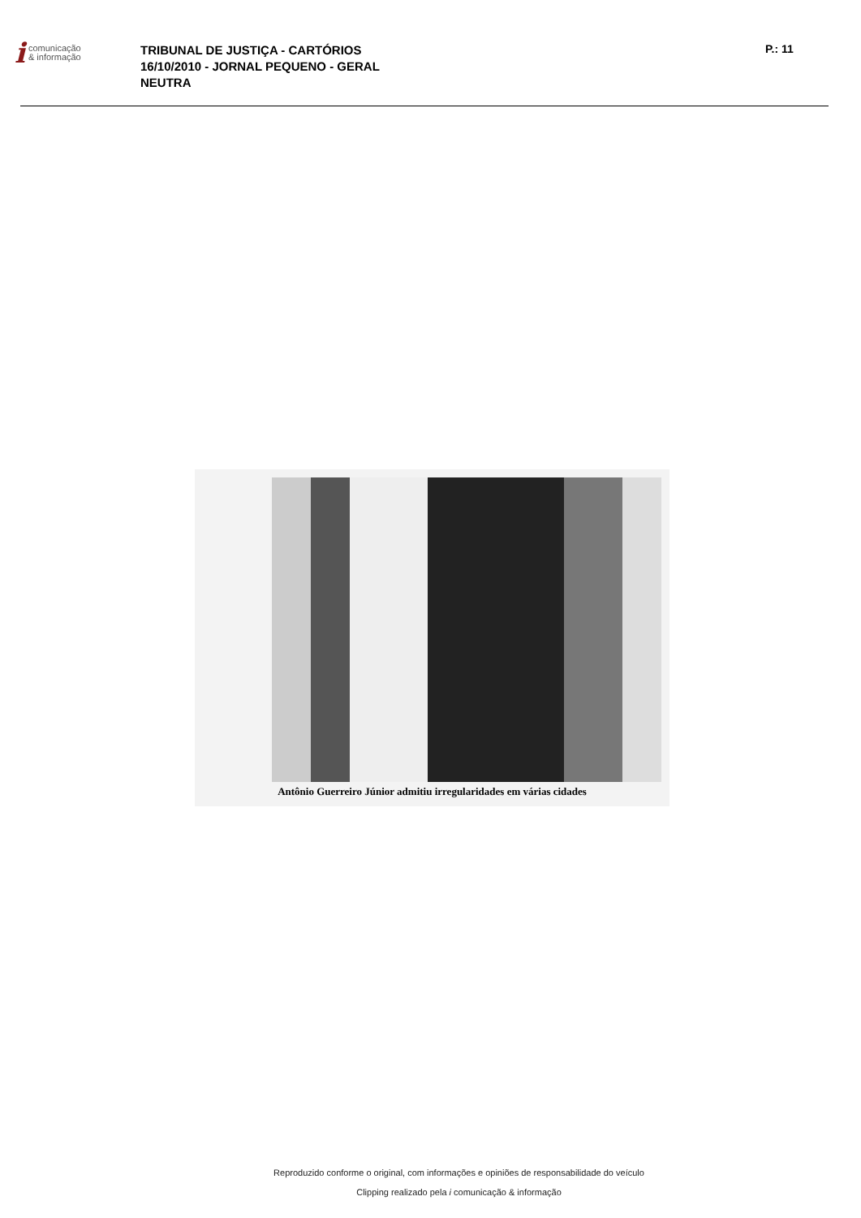icomunicação
& informação
TRIBUNAL DE JUSTIÇA - CARTÓRIOS
16/10/2010 - JORNAL PEQUENO - GERAL
NEUTRA
P.: 11
Antônio Guerreiro Júnior admitiu irregularidades em várias cidades
Reproduzido conforme o original, com informações e opiniões de responsabilidade do veículo
Clipping realizado pela i comunicação & informação